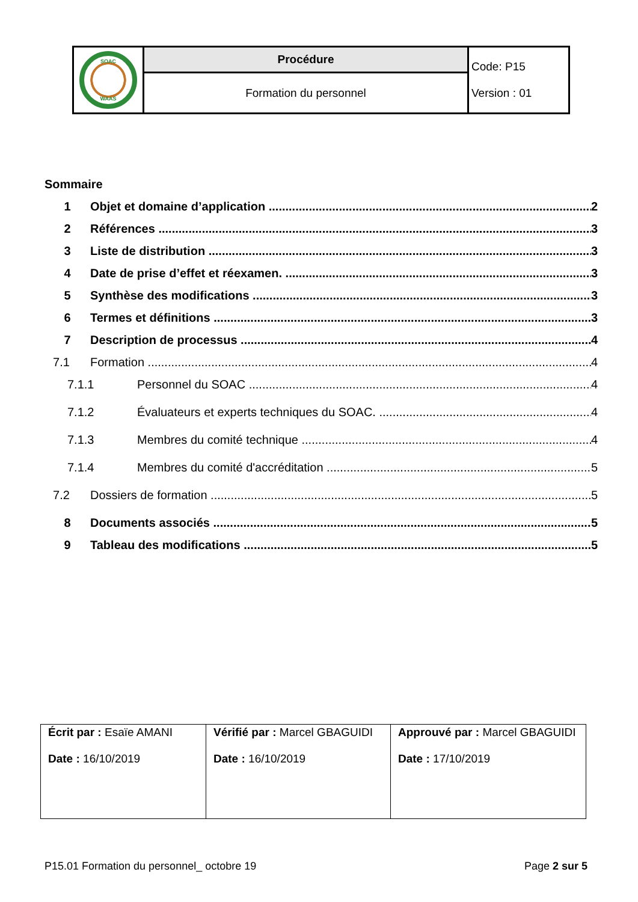| SOAC WAAS | Procédure | Code: P15 Version : 01 |
| | Formation du personnel | |
Sommaire
1 Objet et domaine d’application 2
2 Références 3
3 Liste de distribution 3
4 Date de prise d’effet et réexamen. 3
5 Synthèse des modifications 3
6 Termes et définitions 3
7 Description de processus 4
7.1 Formation 4
7.1.1 Personnel du SOAC 4
7.1.2 Évaluateurs et experts techniques du SOAC. 4
7.1.3 Membres du comité technique 4
7.1.4 Membres du comité d'accréditation 5
7.2 Dossiers de formation 5
8 Documents associés 5
9 Tableau des modifications 5
| Écrit par : Esaïe AMANI Date : 16/10/2019 | Vérifié par : Marcel GBAGUIDI Date : 16/10/2019 | Approuvé par : Marcel GBAGUIDI Date : 17/10/2019 |
P15.01 Formation du personnel_ octobre 19 Page 2 sur 5